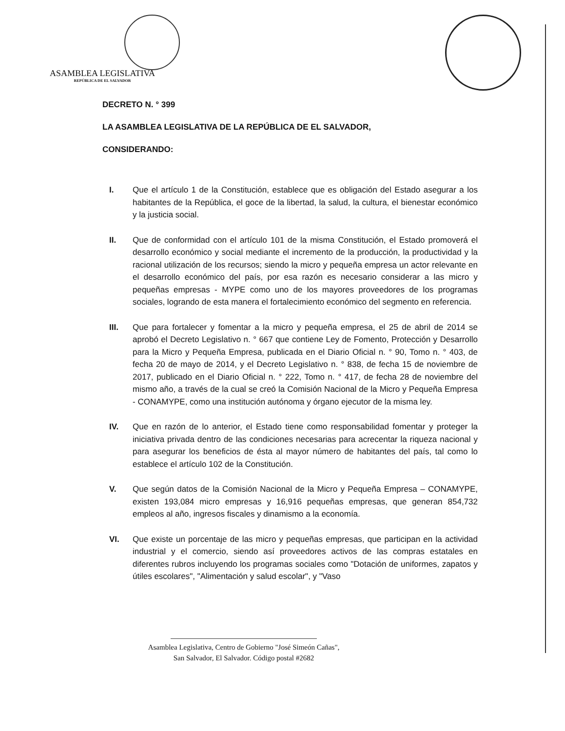ASAMBLEA LEGISLATIVA
REPÚBLICA DE EL SALVADOR
DECRETO N. ° 399
LA ASAMBLEA LEGISLATIVA DE LA REPÚBLICA DE EL SALVADOR,
CONSIDERANDO:
I. Que el artículo 1 de la Constitución, establece que es obligación del Estado asegurar a los habitantes de la República, el goce de la libertad, la salud, la cultura, el bienestar económico y la justicia social.
II. Que de conformidad con el artículo 101 de la misma Constitución, el Estado promoverá el desarrollo económico y social mediante el incremento de la producción, la productividad y la racional utilización de los recursos; siendo la micro y pequeña empresa un actor relevante en el desarrollo económico del país, por esa razón es necesario considerar a las micro y pequeñas empresas - MYPE como uno de los mayores proveedores de los programas sociales, logrando de esta manera el fortalecimiento económico del segmento en referencia.
III. Que para fortalecer y fomentar a la micro y pequeña empresa, el 25 de abril de 2014 se aprobó el Decreto Legislativo n. ° 667 que contiene Ley de Fomento, Protección y Desarrollo para la Micro y Pequeña Empresa, publicada en el Diario Oficial n. ° 90, Tomo n. ° 403, de fecha 20 de mayo de 2014, y el Decreto Legislativo n. ° 838, de fecha 15 de noviembre de 2017, publicado en el Diario Oficial n. ° 222, Tomo n. ° 417, de fecha 28 de noviembre del mismo año, a través de la cual se creó la Comisión Nacional de la Micro y Pequeña Empresa - CONAMYPE, como una institución autónoma y órgano ejecutor de la misma ley.
IV. Que en razón de lo anterior, el Estado tiene como responsabilidad fomentar y proteger la iniciativa privada dentro de las condiciones necesarias para acrecentar la riqueza nacional y para asegurar los beneficios de ésta al mayor número de habitantes del país, tal como lo establece el artículo 102 de la Constitución.
V. Que según datos de la Comisión Nacional de la Micro y Pequeña Empresa – CONAMYPE, existen 193,084 micro empresas y 16,916 pequeñas empresas, que generan 854,732 empleos al año, ingresos fiscales y dinamismo a la economía.
VI. Que existe un porcentaje de las micro y pequeñas empresas, que participan en la actividad industrial y el comercio, siendo así proveedores activos de las compras estatales en diferentes rubros incluyendo los programas sociales como "Dotación de uniformes, zapatos y útiles escolares", "Alimentación y salud escolar", y "Vaso
Asamblea Legislativa, Centro de Gobierno "José Simeón Cañas",
San Salvador, El Salvador. Código postal #2682